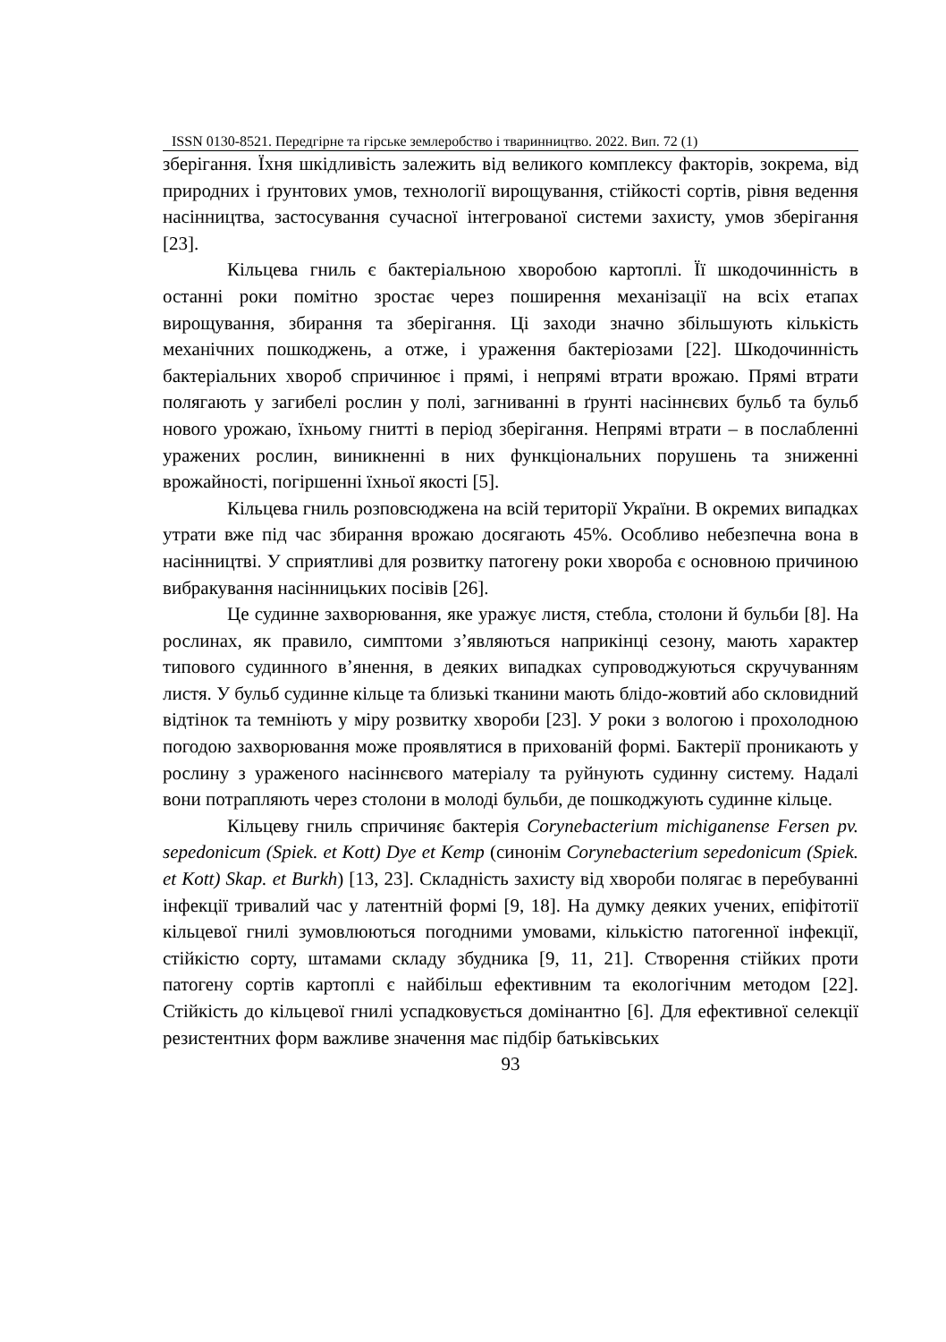ISSN 0130-8521. Передгірне та гірське землеробство і тваринництво. 2022. Вип. 72 (1)
зберігання. Їхня шкідливість залежить від великого комплексу факторів, зокрема, від природних і ґрунтових умов, технології вирощування, стійкості сортів, рівня ведення насінництва, застосування сучасної інтегрованої системи захисту, умов зберігання [23].
Кільцева гниль є бактеріальною хворобою картоплі. Її шкодочинність в останні роки помітно зростає через поширення механізації на всіх етапах вирощування, збирання та зберігання. Ці заходи значно збільшують кількість механічних пошкоджень, а отже, і ураження бактеріозами [22]. Шкодочинність бактеріальних хвороб спричинює і прямі, і непрямі втрати врожаю. Прямі втрати полягають у загибелі рослин у полі, загниванні в ґрунті насіннєвих бульб та бульб нового урожаю, їхньому гнитті в період зберігання. Непрямі втрати – в послабленні уражених рослин, виникненні в них функціональних порушень та зниженні врожайності, погіршенні їхньої якості [5].
Кільцева гниль розповсюджена на всій території України. В окремих випадках утрати вже під час збирання врожаю досягають 45%. Особливо небезпечна вона в насінництві. У сприятливі для розвитку патогену роки хвороба є основною причиною вибракування насінницьких посівів [26].
Це судинне захворювання, яке уражує листя, стебла, столони й бульби [8]. На рослинах, як правило, симптоми з’являються наприкінці сезону, мають характер типового судинного в’янення, в деяких випадках супроводжуються скручуванням листя. У бульб судинне кільце та близькі тканини мають блідо-жовтий або скловидний відтінок та темніють у міру розвитку хвороби [23]. У роки з вологою і прохолодною погодою захворювання може проявлятися в прихованій формі. Бактерії проникають у рослину з ураженого насіннєвого матеріалу та руйнують судинну систему. Надалі вони потрапляють через столони в молоді бульби, де пошкоджують судинне кільце.
Кільцеву гниль спричиняє бактерія Corynebacterium michiganense Fersen pv. sepedonicum (Spiek. et Kott) Dye et Kemp (синонім Corynebacterium sepedonicum (Spiek. et Kott) Skap. et Burkh) [13, 23]. Складність захисту від хвороби полягає в перебуванні інфекції тривалий час у латентній формі [9, 18]. На думку деяких учених, епіфітотії кільцевої гнилі зумовлюються погодними умовами, кількістю патогенної інфекції, стійкістю сорту, штамами складу збудника [9, 11, 21]. Створення стійких проти патогену сортів картоплі є найбільш ефективним та екологічним методом [22]. Стійкість до кільцевої гнилі успадковується домінантно [6]. Для ефективної селекції резистентних форм важливе значення має підбір батьківських
93